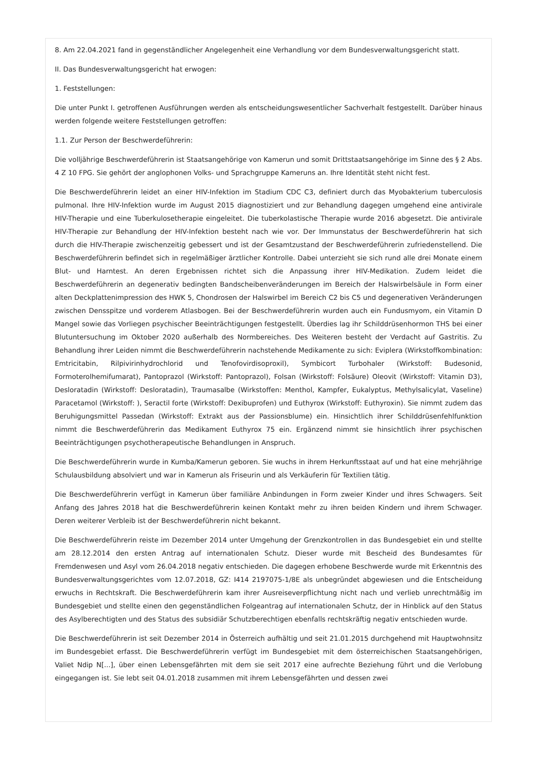8. Am 22.04.2021 fand in gegenständlicher Angelegenheit eine Verhandlung vor dem Bundesverwaltungsgericht statt.
II. Das Bundesverwaltungsgericht hat erwogen:
1. Feststellungen:
Die unter Punkt I. getroffenen Ausführungen werden als entscheidungswesentlicher Sachverhalt festgestellt. Darüber hinaus werden folgende weitere Feststellungen getroffen:
1.1. Zur Person der Beschwerdeführerin:
Die volljährige Beschwerdeführerin ist Staatsangehörige von Kamerun und somit Drittstaatsangehörige im Sinne des § 2 Abs. 4 Z 10 FPG. Sie gehört der anglophonen Volks- und Sprachgruppe Kameruns an. Ihre Identität steht nicht fest.
Die Beschwerdeführerin leidet an einer HIV-Infektion im Stadium CDC C3, definiert durch das Myobakterium tuberculosis pulmonal. Ihre HIV-Infektion wurde im August 2015 diagnostiziert und zur Behandlung dagegen umgehend eine antivirale HIV-Therapie und eine Tuberkulosetherapie eingeleitet. Die tuberkolastische Therapie wurde 2016 abgesetzt. Die antivirale HIV-Therapie zur Behandlung der HIV-Infektion besteht nach wie vor. Der Immunstatus der Beschwerdeführerin hat sich durch die HIV-Therapie zwischenzeitig gebessert und ist der Gesamtzustand der Beschwerdeführerin zufriedenstellend. Die Beschwerdeführerin befindet sich in regelmäßiger ärztlicher Kontrolle. Dabei unterzieht sie sich rund alle drei Monate einem Blut- und Harntest. An deren Ergebnissen richtet sich die Anpassung ihrer HIV-Medikation. Zudem leidet die Beschwerdeführerin an degenerativ bedingten Bandscheibenveränderungen im Bereich der Halswirbelsäule in Form einer alten Deckplattenimpression des HWK 5, Chondrosen der Halswirbel im Bereich C2 bis C5 und degenerativen Veränderungen zwischen Densspitze und vorderem Atlasbogen. Bei der Beschwerdeführerin wurden auch ein Fundusmyom, ein Vitamin D Mangel sowie das Vorliegen psychischer Beeinträchtigungen festgestellt. Überdies lag ihr Schilddrüsenhormon THS bei einer Blutuntersuchung im Oktober 2020 außerhalb des Normbereiches. Des Weiteren besteht der Verdacht auf Gastritis. Zu Behandlung ihrer Leiden nimmt die Beschwerdeführerin nachstehende Medikamente zu sich: Eviplera (Wirkstoffkombination: Emtricitabin, Rilpivirinhydrochlorid und Tenofovirdisoproxil), Symbicort Turbohaler (Wirkstoff: Budesonid, Formoterolhemifumarat), Pantoprazol (Wirkstoff: Pantoprazol), Folsan (Wirkstoff: Folsäure) Oleovit (Wirkstoff: Vitamin D3), Desloratadin (Wirkstoff: Desloratadin), Traumasalbe (Wirkstoffen: Menthol, Kampfer, Eukalyptus, Methylsalicylat, Vaseline) Paracetamol (Wirkstoff: ), Seractil forte (Wirkstoff: Dexibuprofen) und Euthyrox (Wirkstoff: Euthyroxin). Sie nimmt zudem das Beruhigungsmittel Passedan (Wirkstoff: Extrakt aus der Passionsblume) ein. Hinsichtlich ihrer Schilddrüsenfehlfunktion nimmt die Beschwerdeführerin das Medikament Euthyrox 75 ein. Ergänzend nimmt sie hinsichtlich ihrer psychischen Beeinträchtigungen psychotherapeutische Behandlungen in Anspruch.
Die Beschwerdeführerin wurde in Kumba/Kamerun geboren. Sie wuchs in ihrem Herkunftsstaat auf und hat eine mehrjährige Schulausbildung absolviert und war in Kamerun als Friseurin und als Verkäuferin für Textilien tätig.
Die Beschwerdeführerin verfügt in Kamerun über familiäre Anbindungen in Form zweier Kinder und ihres Schwagers. Seit Anfang des Jahres 2018 hat die Beschwerdeführerin keinen Kontakt mehr zu ihren beiden Kindern und ihrem Schwager. Deren weiterer Verbleib ist der Beschwerdeführerin nicht bekannt.
Die Beschwerdeführerin reiste im Dezember 2014 unter Umgehung der Grenzkontrollen in das Bundesgebiet ein und stellte am 28.12.2014 den ersten Antrag auf internationalen Schutz. Dieser wurde mit Bescheid des Bundesamtes für Fremdenwesen und Asyl vom 26.04.2018 negativ entschieden. Die dagegen erhobene Beschwerde wurde mit Erkenntnis des Bundesverwaltungsgerichtes vom 12.07.2018, GZ: I414 2197075-1/8E als unbegründet abgewiesen und die Entscheidung erwuchs in Rechtskraft. Die Beschwerdeführerin kam ihrer Ausreiseverpflichtung nicht nach und verlieb unrechtmäßig im Bundesgebiet und stellte einen den gegenständlichen Folgeantrag auf internationalen Schutz, der in Hinblick auf den Status des Asylberechtigten und des Status des subsidiär Schutzberechtigen ebenfalls rechtskräftig negativ entschieden wurde.
Die Beschwerdeführerin ist seit Dezember 2014 in Österreich aufhältig und seit 21.01.2015 durchgehend mit Hauptwohnsitz im Bundesgebiet erfasst. Die Beschwerdeführerin verfügt im Bundesgebiet mit dem österreichischen Staatsangehörigen, Valiet Ndip N[...], über einen Lebensgefährten mit dem sie seit 2017 eine aufrechte Beziehung führt und die Verlobung eingegangen ist. Sie lebt seit 04.01.2018 zusammen mit ihrem Lebensgefährten und dessen zwei